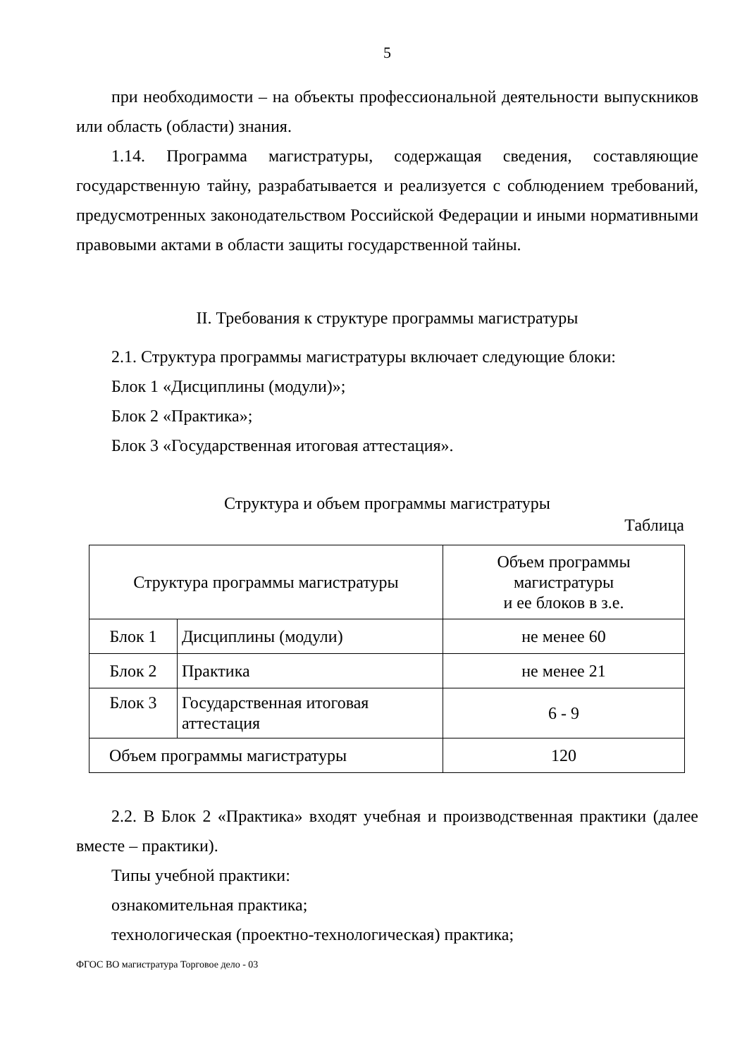5
при необходимости – на объекты профессиональной деятельности выпускников или область (области) знания.
1.14. Программа магистратуры, содержащая сведения, составляющие государственную тайну, разрабатывается и реализуется с соблюдением требований, предусмотренных законодательством Российской Федерации и иными нормативными правовыми актами в области защиты государственной тайны.
II. Требования к структуре программы магистратуры
2.1. Структура программы магистратуры включает следующие блоки:
Блок 1 «Дисциплины (модули)»;
Блок 2 «Практика»;
Блок 3 «Государственная итоговая аттестация».
Структура и объем программы магистратуры
Таблица
| Структура программы магистратуры | | Объем программы магистратуры и ее блоков в з.е. |
| --- | --- | --- |
| Блок 1 | Дисциплины (модули) | не менее 60 |
| Блок 2 | Практика | не менее 21 |
| Блок 3 | Государственная итоговая аттестация | 6 - 9 |
| Объем программы магистратуры | | 120 |
2.2. В Блок 2 «Практика» входят учебная и производственная практики (далее вместе – практики).
Типы учебной практики:
ознакомительная практика;
технологическая (проектно-технологическая) практика;
ФГОС ВО магистратура Торговое дело - 03